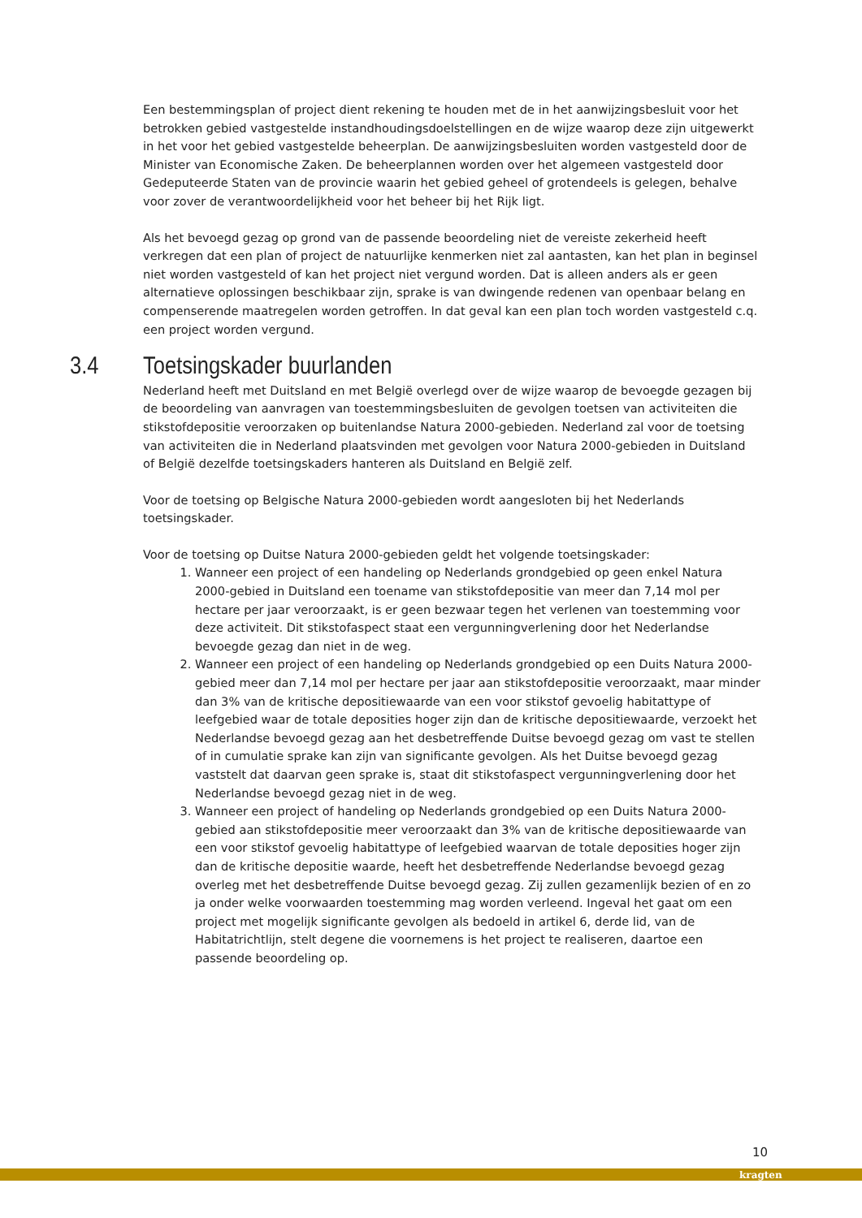Een bestemmingsplan of project dient rekening te houden met de in het aanwijzingsbesluit voor het betrokken gebied vastgestelde instandhoudingsdoelstellingen en de wijze waarop deze zijn uitgewerkt in het voor het gebied vastgestelde beheerplan. De aanwijzingsbesluiten worden vastgesteld door de Minister van Economische Zaken. De beheerplannen worden over het algemeen vastgesteld door Gedeputeerde Staten van de provincie waarin het gebied geheel of grotendeels is gelegen, behalve voor zover de verantwoordelijkheid voor het beheer bij het Rijk ligt.
Als het bevoegd gezag op grond van de passende beoordeling niet de vereiste zekerheid heeft verkregen dat een plan of project de natuurlijke kenmerken niet zal aantasten, kan het plan in beginsel niet worden vastgesteld of kan het project niet vergund worden. Dat is alleen anders als er geen alternatieve oplossingen beschikbaar zijn, sprake is van dwingende redenen van openbaar belang en compenserende maatregelen worden getroffen. In dat geval kan een plan toch worden vastgesteld c.q. een project worden vergund.
3.4 Toetsingskader buurlanden
Nederland heeft met Duitsland en met België overlegd over de wijze waarop de bevoegde gezagen bij de beoordeling van aanvragen van toestemmingsbesluiten de gevolgen toetsen van activiteiten die stikstofdepositie veroorzaken op buitenlandse Natura 2000-gebieden. Nederland zal voor de toetsing van activiteiten die in Nederland plaatsvinden met gevolgen voor Natura 2000-gebieden in Duitsland of België dezelfde toetsingskaders hanteren als Duitsland en België zelf.
Voor de toetsing op Belgische Natura 2000-gebieden wordt aangesloten bij het Nederlands toetsingskader.
Voor de toetsing op Duitse Natura 2000-gebieden geldt het volgende toetsingskader:
1. Wanneer een project of een handeling op Nederlands grondgebied op geen enkel Natura 2000-gebied in Duitsland een toename van stikstofdepositie van meer dan 7,14 mol per hectare per jaar veroorzaakt, is er geen bezwaar tegen het verlenen van toestemming voor deze activiteit. Dit stikstofaspect staat een vergunningverlening door het Nederlandse bevoegde gezag dan niet in de weg.
2. Wanneer een project of een handeling op Nederlands grondgebied op een Duits Natura 2000-gebied meer dan 7,14 mol per hectare per jaar aan stikstofdepositie veroorzaakt, maar minder dan 3% van de kritische depositiewaarde van een voor stikstof gevoelig habitattype of leefgebied waar de totale deposities hoger zijn dan de kritische depositiewaarde, verzoekt het Nederlandse bevoegd gezag aan het desbetreffende Duitse bevoegd gezag om vast te stellen of in cumulatie sprake kan zijn van significante gevolgen. Als het Duitse bevoegd gezag vaststelt dat daarvan geen sprake is, staat dit stikstofaspect vergunningverlening door het Nederlandse bevoegd gezag niet in de weg.
3. Wanneer een project of handeling op Nederlands grondgebied op een Duits Natura 2000-gebied aan stikstofdepositie meer veroorzaakt dan 3% van de kritische depositiewaarde van een voor stikstof gevoelig habitattype of leefgebied waarvan de totale deposities hoger zijn dan de kritische depositie waarde, heeft het desbetreffende Nederlandse bevoegd gezag overleg met het desbetreffende Duitse bevoegd gezag. Zij zullen gezamenlijk bezien of en zo ja onder welke voorwaarden toestemming mag worden verleend. Ingeval het gaat om een project met mogelijk significante gevolgen als bedoeld in artikel 6, derde lid, van de Habitatrichtlijn, stelt degene die voornemens is het project te realiseren, daartoe een passende beoordeling op.
10
kragten